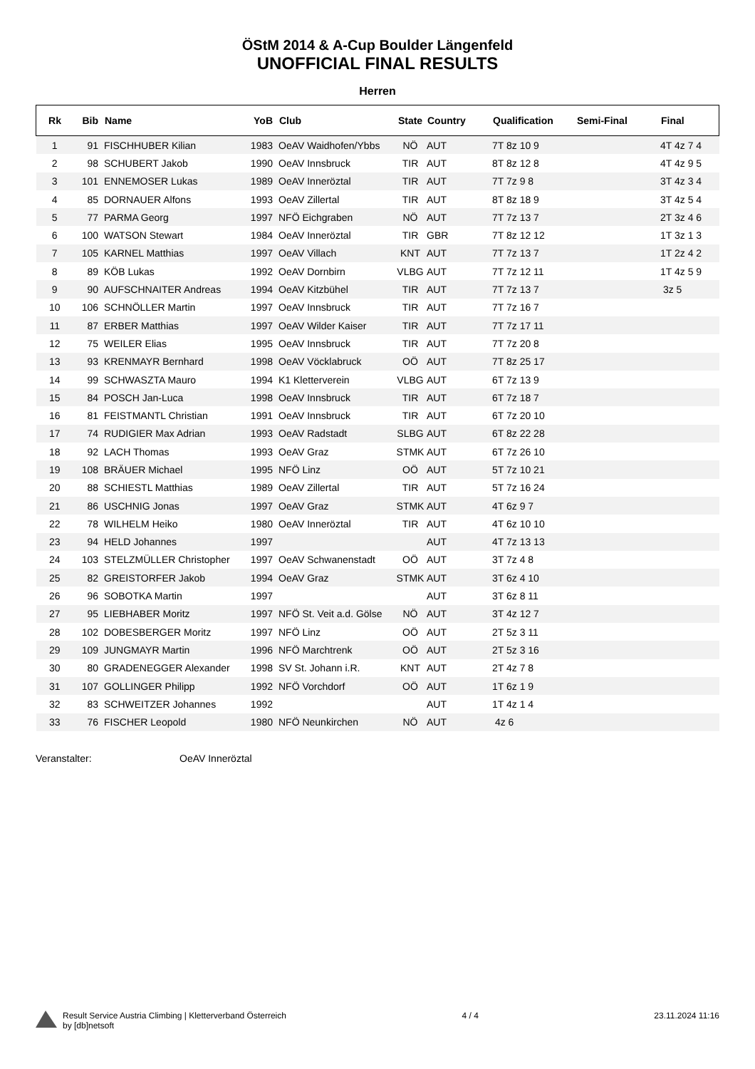ÖStM 2014 & A-Cup Boulder Längenfeld
UNOFFICIAL FINAL RESULTS
Herren
| Rk | Bib | Name | YoB | Club | State | Country | Qualification | Semi-Final | Final |
| --- | --- | --- | --- | --- | --- | --- | --- | --- | --- |
| 1 | 91 | FISCHHUBER Kilian | 1983 | OeAV Waidhofen/Ybbs | NÖ | AUT | 7T 8z 10 9 | | 4T 4z 7 4 |
| 2 | 98 | SCHUBERT Jakob | 1990 | OeAV Innsbruck | TIR | AUT | 8T 8z 12 8 | | 4T 4z 9 5 |
| 3 | 101 | ENNEMOSER Lukas | 1989 | OeAV Inneröztal | TIR | AUT | 7T 7z 9 8 | | 3T 4z 3 4 |
| 4 | 85 | DORNAUER Alfons | 1993 | OeAV Zillertal | TIR | AUT | 8T 8z 18 9 | | 3T 4z 5 4 |
| 5 | 77 | PARMA Georg | 1997 | NFÖ Eichgraben | NÖ | AUT | 7T 7z 13 7 | | 2T 3z 4 6 |
| 6 | 100 | WATSON Stewart | 1984 | OeAV Inneröztal | TIR | GBR | 7T 8z 12 12 | | 1T 3z 1 3 |
| 7 | 105 | KARNEL Matthias | 1997 | OeAV Villach | KNT | AUT | 7T 7z 13 7 | | 1T 2z 4 2 |
| 8 | 89 | KÖB Lukas | 1992 | OeAV Dornbirn | VLBG | AUT | 7T 7z 12 11 | | 1T 4z 5 9 |
| 9 | 90 | AUFSCHNAITER Andreas | 1994 | OeAV Kitzbühel | TIR | AUT | 7T 7z 13 7 | | 3z 5 |
| 10 | 106 | SCHNÖLLER Martin | 1997 | OeAV Innsbruck | TIR | AUT | 7T 7z 16 7 | | |
| 11 | 87 | ERBER Matthias | 1997 | OeAV Wilder Kaiser | TIR | AUT | 7T 7z 17 11 | | |
| 12 | 75 | WEILER Elias | 1995 | OeAV Innsbruck | TIR | AUT | 7T 7z 20 8 | | |
| 13 | 93 | KRENMAYR Bernhard | 1998 | OeAV Vöcklabruck | OÖ | AUT | 7T 8z 25 17 | | |
| 14 | 99 | SCHWASZTA Mauro | 1994 | K1 Kletterverein | VLBG | AUT | 6T 7z 13 9 | | |
| 15 | 84 | POSCH Jan-Luca | 1998 | OeAV Innsbruck | TIR | AUT | 6T 7z 18 7 | | |
| 16 | 81 | FEISTMANTL Christian | 1991 | OeAV Innsbruck | TIR | AUT | 6T 7z 20 10 | | |
| 17 | 74 | RUDIGIER Max Adrian | 1993 | OeAV Radstadt | SLBG | AUT | 6T 8z 22 28 | | |
| 18 | 92 | LACH Thomas | 1993 | OeAV Graz | STMK | AUT | 6T 7z 26 10 | | |
| 19 | 108 | BRÄUER Michael | 1995 | NFÖ Linz | OÖ | AUT | 5T 7z 10 21 | | |
| 20 | 88 | SCHIESTL Matthias | 1989 | OeAV Zillertal | TIR | AUT | 5T 7z 16 24 | | |
| 21 | 86 | USCHNIG Jonas | 1997 | OeAV Graz | STMK | AUT | 4T 6z 9 7 | | |
| 22 | 78 | WILHELM Heiko | 1980 | OeAV Inneröztal | TIR | AUT | 4T 6z 10 10 | | |
| 23 | 94 | HELD Johannes | 1997 | | | AUT | 4T 7z 13 13 | | |
| 24 | 103 | STELZMÜLLER Christopher | 1997 | OeAV Schwanenstadt | OÖ | AUT | 3T 7z 4 8 | | |
| 25 | 82 | GREISTORFER Jakob | 1994 | OeAV Graz | STMK | AUT | 3T 6z 4 10 | | |
| 26 | 96 | SOBOTKA Martin | 1997 | | | AUT | 3T 6z 8 11 | | |
| 27 | 95 | LIEBHABER Moritz | 1997 | NFÖ St. Veit a.d. Gölse | NÖ | AUT | 3T 4z 12 7 | | |
| 28 | 102 | DOBESBERGER Moritz | 1997 | NFÖ Linz | OÖ | AUT | 2T 5z 3 11 | | |
| 29 | 109 | JUNGMAYR Martin | 1996 | NFÖ Marchtrenk | OÖ | AUT | 2T 5z 3 16 | | |
| 30 | 80 | GRADENEGGER Alexander | 1998 | SV St. Johann i.R. | KNT | AUT | 2T 4z 7 8 | | |
| 31 | 107 | GOLLINGER Philipp | 1992 | NFÖ Vorchdorf | OÖ | AUT | 1T 6z 1 9 | | |
| 32 | 83 | SCHWEITZER Johannes | 1992 | | | AUT | 1T 4z 1 4 | | |
| 33 | 76 | FISCHER Leopold | 1980 | NFÖ Neunkirchen | NÖ | AUT | 4z 6 | | |
Veranstalter: OeAV Inneröztal
Result Service Austria Climbing | Kletterverband Österreich
by [db]netsoft
4 / 4 23.11.2024 11:16